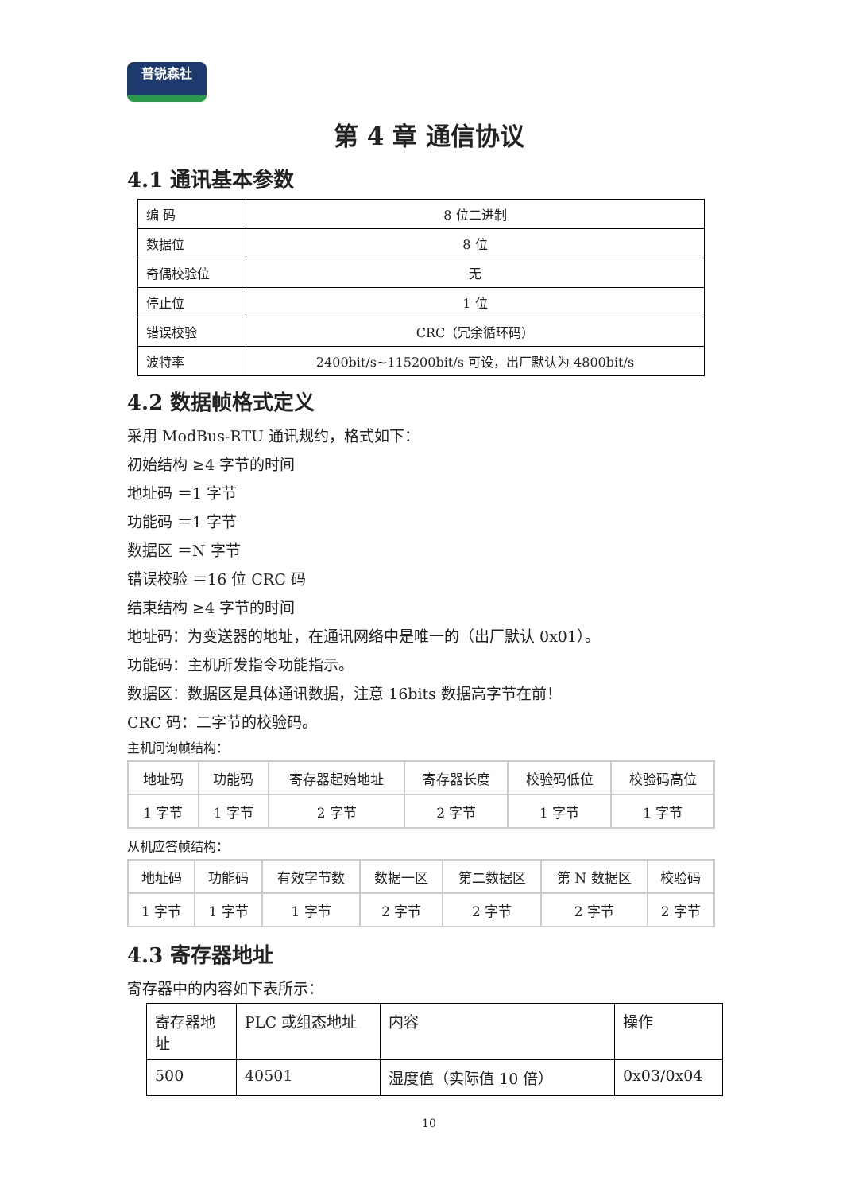普锐森社
第 4 章 通信协议
4.1 通讯基本参数
| 编 码 | 8 位二进制 |
| 数据位 | 8 位 |
| 奇偶校验位 | 无 |
| 停止位 | 1 位 |
| 错误校验 | CRC（冗余循环码） |
| 波特率 | 2400bit/s~115200bit/s 可设，出厂默认为 4800bit/s |
4.2 数据帧格式定义
采用 ModBus-RTU 通讯规约，格式如下：
初始结构 ≥4 字节的时间
地址码 ＝1 字节
功能码 ＝1 字节
数据区 ＝N 字节
错误校验 ＝16 位 CRC 码
结束结构 ≥4 字节的时间
地址码：为变送器的地址，在通讯网络中是唯一的（出厂默认 0x01）。
功能码：主机所发指令功能指示。
数据区：数据区是具体通讯数据，注意 16bits 数据高字节在前！
CRC 码：二字节的校验码。
主机问询帧结构：
| 地址码 | 功能码 | 寄存器起始地址 | 寄存器长度 | 校验码低位 | 校验码高位 |
| 1 字节 | 1 字节 | 2 字节 | 2 字节 | 1 字节 | 1 字节 |
从机应答帧结构：
| 地址码 | 功能码 | 有效字节数 | 数据一区 | 第二数据区 | 第 N 数据区 | 校验码 |
| 1 字节 | 1 字节 | 1 字节 | 2 字节 | 2 字节 | 2 字节 | 2 字节 |
4.3 寄存器地址
寄存器中的内容如下表所示：
| 寄存器地址 | PLC 或组态地址 | 内容 | 操作 |
| 500 | 40501 | 湿度值（实际值 10 倍） | 0x03/0x04 |
10